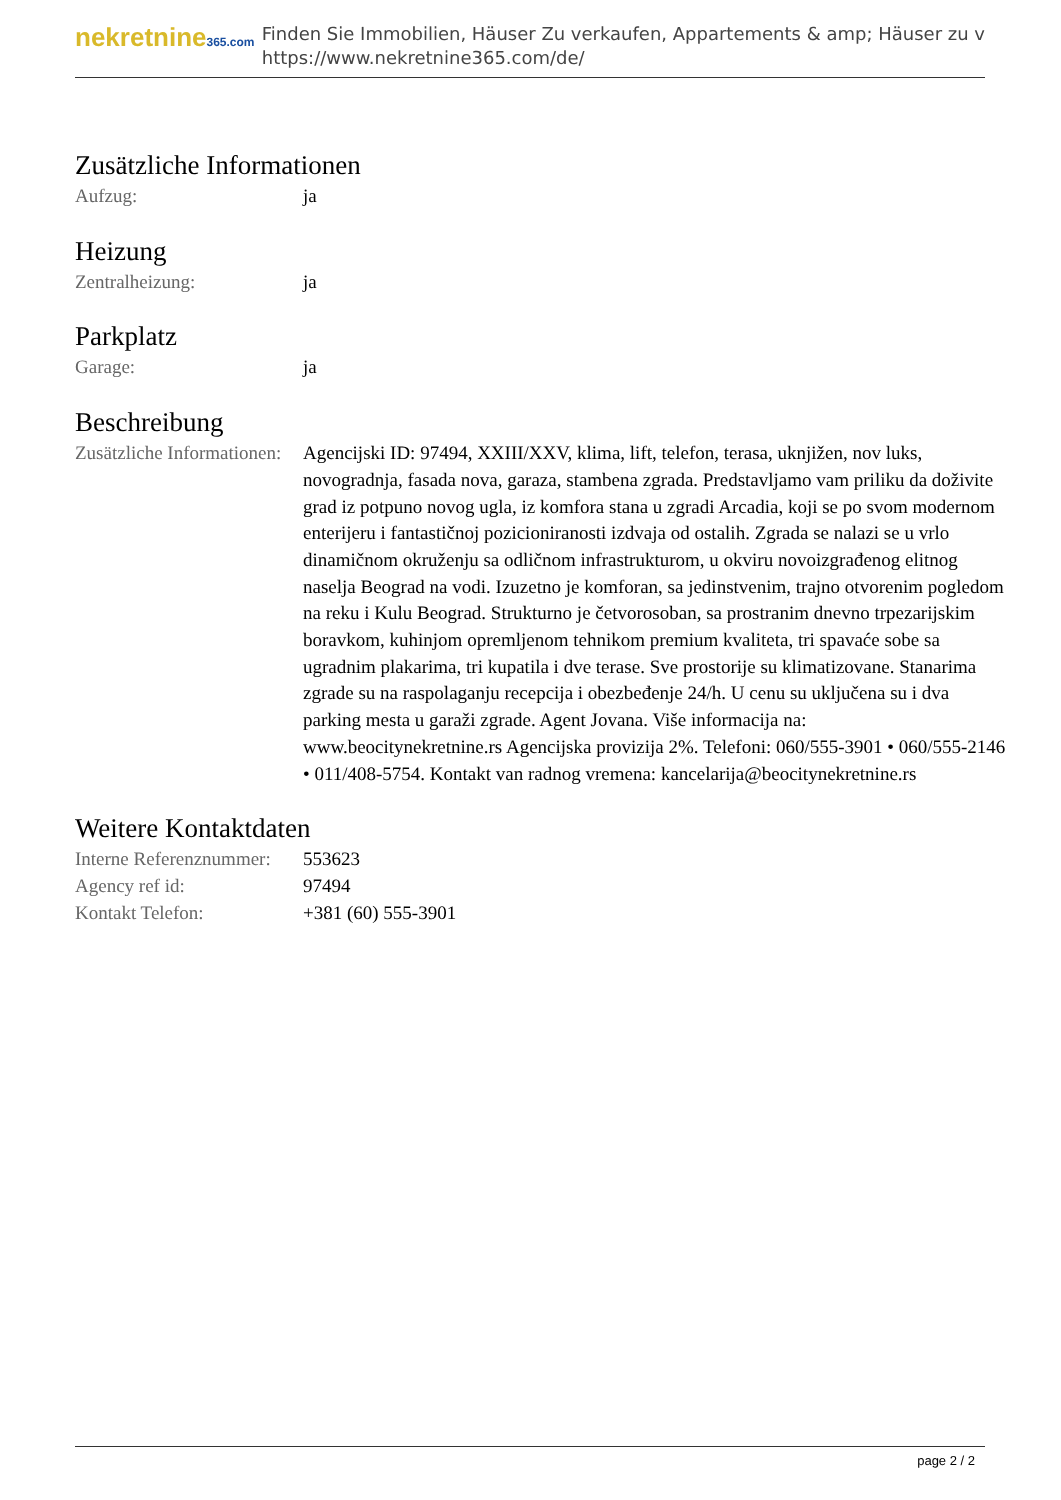nekretnine365.com
Finden Sie Immobilien, Häuser Zu verkaufen, Appartements & amp; Häuser zu v
https://www.nekretnine365.com/de/
Zusätzliche Informationen
| Aufzug: | ja |
Heizung
| Zentralheizung: | ja |
Parkplatz
| Garage: | ja |
Beschreibung
| Zusätzliche Informationen: | Agencijski ID: 97494, XXIII/XXV, klima, lift, telefon, terasa, uknjižen, nov luks, novogradnja, fasada nova, garaza, stambena zgrada. Predstavljamo vam priliku da doživite grad iz potpuno novog ugla, iz komfora stana u zgradi Arcadia, koji se po svom modernom enterijeru i fantastičnoj pozicioniranosti izdvaja od ostalih. Zgrada se nalazi se u vrlo dinamičnom okruženju sa odličnom infrastrukturom, u okviru novoizgrađenog elitnog naselja Beograd na vodi. Izuzetno je komforan, sa jedinstvenim, trajno otvorenim pogledom na reku i Kulu Beograd. Strukturno je četvorosoban, sa prostranim dnevno trpezarijskim boravkom, kuhinjom opremljenom tehnikom premium kvaliteta, tri spavaće sobe sa ugradnim plakarima, tri kupatila i dve terase. Sve prostorije su klimatizovane. Stanarima zgrade su na raspolaganju recepcija i obezbeđenje 24/h. U cenu su uključena su i dva parking mesta u garaži zgrade. Agent Jovana. Više informacija na: www.beocitynekretnine.rs Agencijska provizija 2%. Telefoni: 060/555-3901 • 060/555-2146 • 011/408-5754. Kontakt van radnog vremena: kancelarija@beocitynekretnine.rs |
Weitere Kontaktdaten
| Interne Referenznummer: | 553623 |
| Agency ref id: | 97494 |
| Kontakt Telefon: | +381 (60) 555-3901 |
page 2 / 2